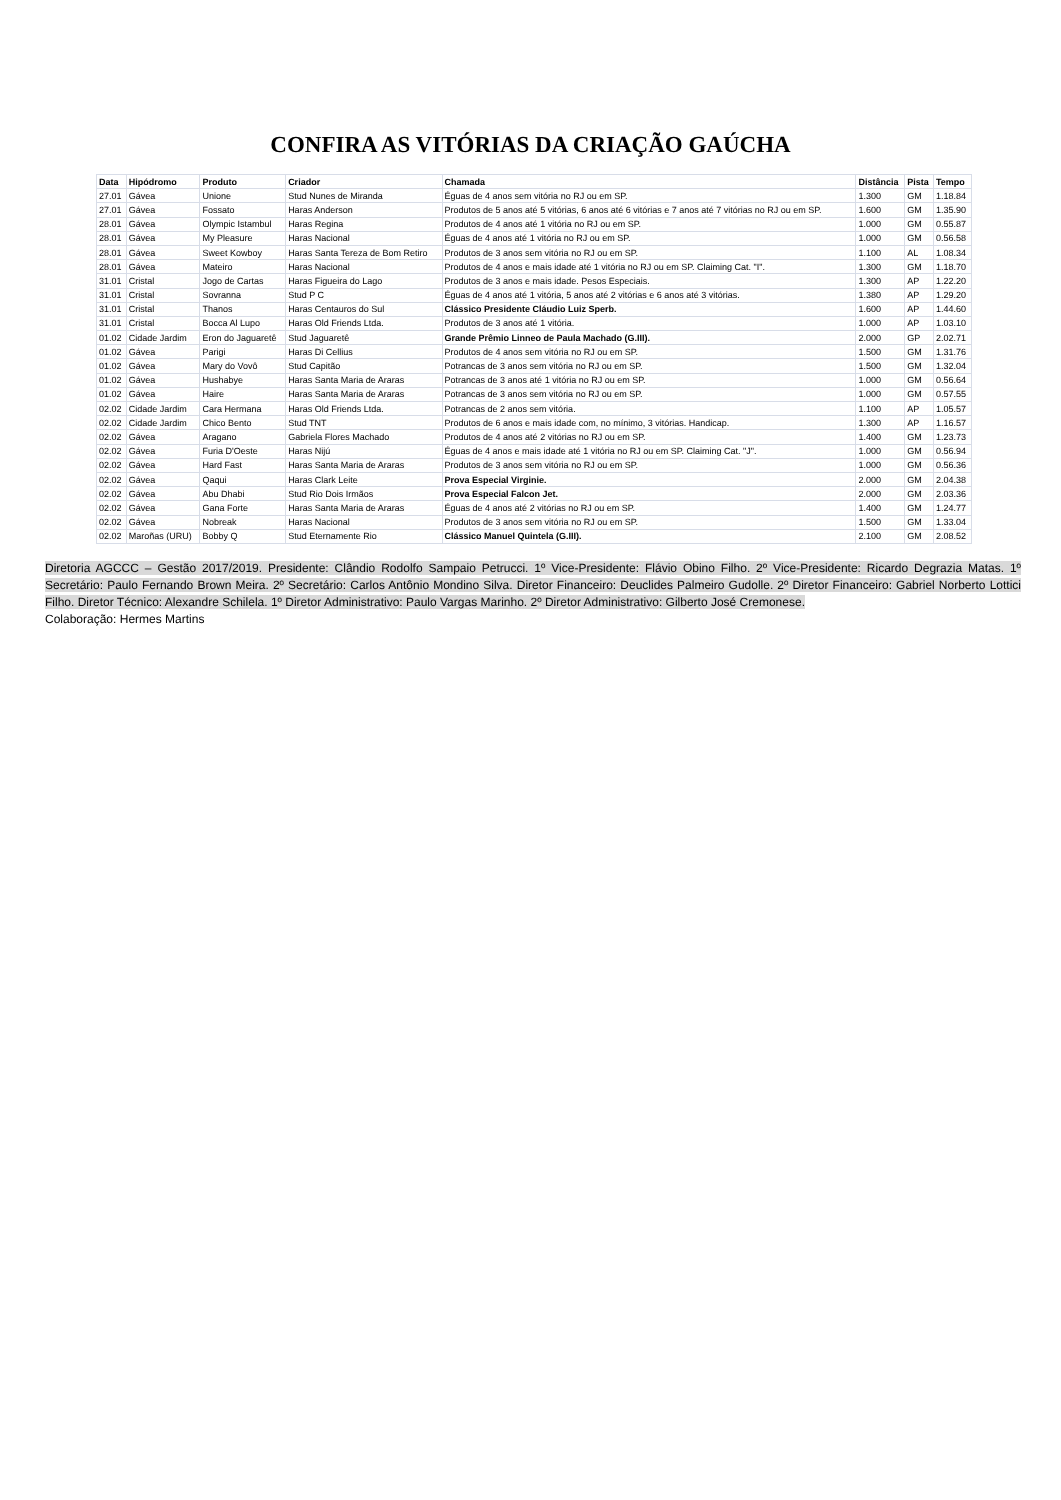CONFIRA AS VITÓRIAS DA CRIAÇÃO GAÚCHA
| Data | Hipódromo | Produto | Criador | Chamada | Distância | Pista | Tempo |
| --- | --- | --- | --- | --- | --- | --- | --- |
| 27.01 | Gávea | Unione | Stud Nunes de Miranda | Éguas de 4 anos sem vitória no RJ ou em SP. | 1.300 | GM | 1.18.84 |
| 27.01 | Gávea | Fossato | Haras Anderson | Produtos de 5 anos até 5 vitórias, 6 anos até 6 vitórias e 7 anos até 7 vitórias no RJ ou em SP. | 1.600 | GM | 1.35.90 |
| 28.01 | Gávea | Olympic Istambul | Haras Regina | Produtos de 4 anos até 1 vitória no RJ ou em SP. | 1.000 | GM | 0.55.87 |
| 28.01 | Gávea | My Pleasure | Haras Nacional | Éguas de 4 anos até 1 vitória no RJ ou em SP. | 1.000 | GM | 0.56.58 |
| 28.01 | Gávea | Sweet Kowboy | Haras Santa Tereza de Bom Retiro | Produtos de 3 anos sem vitória no RJ ou em SP. | 1.100 | AL | 1.08.34 |
| 28.01 | Gávea | Mateiro | Haras Nacional | Produtos de 4 anos e mais idade até 1 vitória no RJ ou em SP. Claiming Cat. "I". | 1.300 | GM | 1.18.70 |
| 31.01 | Cristal | Jogo de Cartas | Haras Figueira do Lago | Produtos de 3 anos e mais idade. Pesos Especiais. | 1.300 | AP | 1.22.20 |
| 31.01 | Cristal | Sovranna | Stud P C | Éguas de 4 anos até 1 vitória, 5 anos até 2 vitórias e 6 anos até 3 vitórias. | 1.380 | AP | 1.29.20 |
| 31.01 | Cristal | Thanos | Haras Centauros do Sul | Clássico Presidente Cláudio Luiz Sperb. | 1.600 | AP | 1.44.60 |
| 31.01 | Cristal | Bocca Al Lupo | Haras Old Friends Ltda. | Produtos de 3 anos até 1 vitória. | 1.000 | AP | 1.03.10 |
| 01.02 | Cidade Jardim | Eron do Jaguaretê | Stud Jaguaretê | Grande Prêmio Linneo de Paula Machado (G.III). | 2.000 | GP | 2.02.71 |
| 01.02 | Gávea | Parigi | Haras Di Cellius | Produtos de 4 anos sem vitória no RJ ou em SP. | 1.500 | GM | 1.31.76 |
| 01.02 | Gávea | Mary do Vovô | Stud Capitão | Potrancas de 3 anos sem vitória no RJ ou em SP. | 1.500 | GM | 1.32.04 |
| 01.02 | Gávea | Hushabye | Haras Santa Maria de Araras | Potrancas de 3 anos até 1 vitória no RJ ou em SP. | 1.000 | GM | 0.56.64 |
| 01.02 | Gávea | Haire | Haras Santa Maria de Araras | Potrancas de 3 anos sem vitória no RJ ou em SP. | 1.000 | GM | 0.57.55 |
| 02.02 | Cidade Jardim | Cara Hermana | Haras Old Friends Ltda. | Potrancas de 2 anos sem vitória. | 1.100 | AP | 1.05.57 |
| 02.02 | Cidade Jardim | Chico Bento | Stud TNT | Produtos de 6 anos e mais idade com, no mínimo, 3 vitórias. Handicap. | 1.300 | AP | 1.16.57 |
| 02.02 | Gávea | Aragano | Gabriela Flores Machado | Produtos de 4 anos até 2 vitórias no RJ ou em SP. | 1.400 | GM | 1.23.73 |
| 02.02 | Gávea | Furia D'Oeste | Haras Nijú | Éguas de 4 anos e mais idade até 1 vitória no RJ ou em SP. Claiming Cat. "J". | 1.000 | GM | 0.56.94 |
| 02.02 | Gávea | Hard Fast | Haras Santa Maria de Araras | Produtos de 3 anos sem vitória no RJ ou em SP. | 1.000 | GM | 0.56.36 |
| 02.02 | Gávea | Qaqui | Haras Clark Leite | Prova Especial Virginie. | 2.000 | GM | 2.04.38 |
| 02.02 | Gávea | Abu Dhabi | Stud Rio Dois Irmãos | Prova Especial Falcon Jet. | 2.000 | GM | 2.03.36 |
| 02.02 | Gávea | Gana Forte | Haras Santa Maria de Araras | Éguas de 4 anos até 2 vitórias no RJ ou em SP. | 1.400 | GM | 1.24.77 |
| 02.02 | Gávea | Nobreak | Haras Nacional | Produtos de 3 anos sem vitória no RJ ou em SP. | 1.500 | GM | 1.33.04 |
| 02.02 | Maroñas (URU) | Bobby Q | Stud Eternamente Rio | Clássico Manuel Quintela (G.III). | 2.100 | GM | 2.08.52 |
Diretoria AGCCC – Gestão 2017/2019. Presidente: Clândio Rodolfo Sampaio Petrucci. 1º Vice-Presidente: Flávio Obino Filho. 2º Vice-Presidente: Ricardo Degrazia Matas. 1º Secretário: Paulo Fernando Brown Meira. 2º Secretário: Carlos Antônio Mondino Silva. Diretor Financeiro: Deuclides Palmeiro Gudolle. 2º Diretor Financeiro: Gabriel Norberto Lottici Filho. Diretor Técnico: Alexandre Schilela. 1º Diretor Administrativo: Paulo Vargas Marinho. 2º Diretor Administrativo: Gilberto José Cremonese.
Colaboração: Hermes Martins